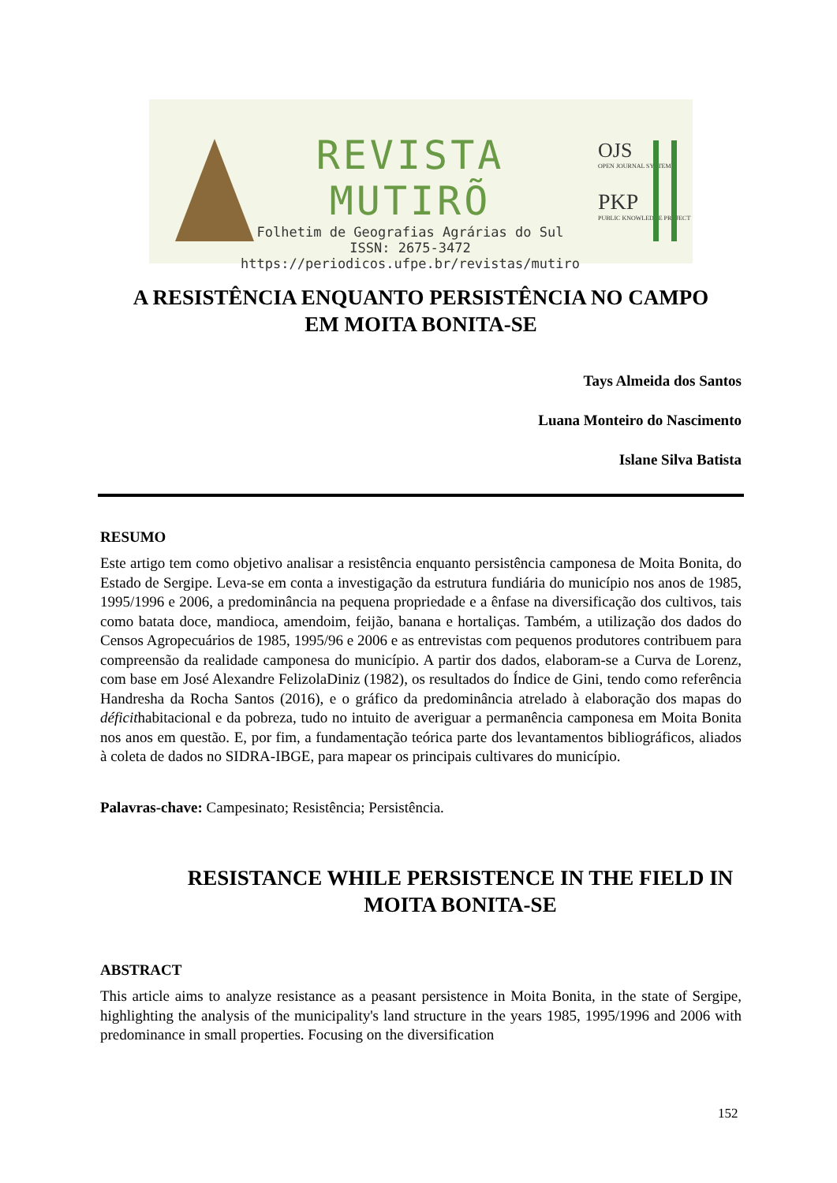REVISTA MUTIRÕ
Folhetim de Geografias Agrárias do Sul
ISSN: 2675-3472
https://periodicos.ufpe.br/revistas/mutiro
OJS
OPEN JOURNAL SYSTEMS
PKP
PUBLIC KNOWLEDGE PROJECT
A RESISTÊNCIA ENQUANTO PERSISTÊNCIA NO CAMPO
EM MOITA BONITA-SE
Tays Almeida dos Santos
Luana Monteiro do Nascimento
Islane Silva Batista
RESUMO
Este artigo tem como objetivo analisar a resistência enquanto persistência camponesa de Moita Bonita, do Estado de Sergipe. Leva-se em conta a investigação da estrutura fundiária do município nos anos de 1985, 1995/1996 e 2006, a predominância na pequena propriedade e a ênfase na diversificação dos cultivos, tais como batata doce, mandioca, amendoim, feijão, banana e hortaliças. Também, a utilização dos dados do Censos Agropecuários de 1985, 1995/96 e 2006 e as entrevistas com pequenos produtores contribuem para compreensão da realidade camponesa do município. A partir dos dados, elaboram-se a Curva de Lorenz, com base em José Alexandre FelizolaDiniz (1982), os resultados do Índice de Gini, tendo como referência Handresha da Rocha Santos (2016), e o gráfico da predominância atrelado à elaboração dos mapas do déficithabitacional e da pobreza, tudo no intuito de averiguar a permanência camponesa em Moita Bonita nos anos em questão. E, por fim, a fundamentação teórica parte dos levantamentos bibliográficos, aliados à coleta de dados no SIDRA-IBGE, para mapear os principais cultivares do município.
Palavras-chave: Campesinato; Resistência; Persistência.
RESISTANCE WHILE PERSISTENCE IN THE FIELD IN
MOITA BONITA-SE
ABSTRACT
This article aims to analyze resistance as a peasant persistence in Moita Bonita, in the state of Sergipe, highlighting the analysis of the municipality's land structure in the years 1985, 1995/1996 and 2006 with predominance in small properties. Focusing on the diversification
152